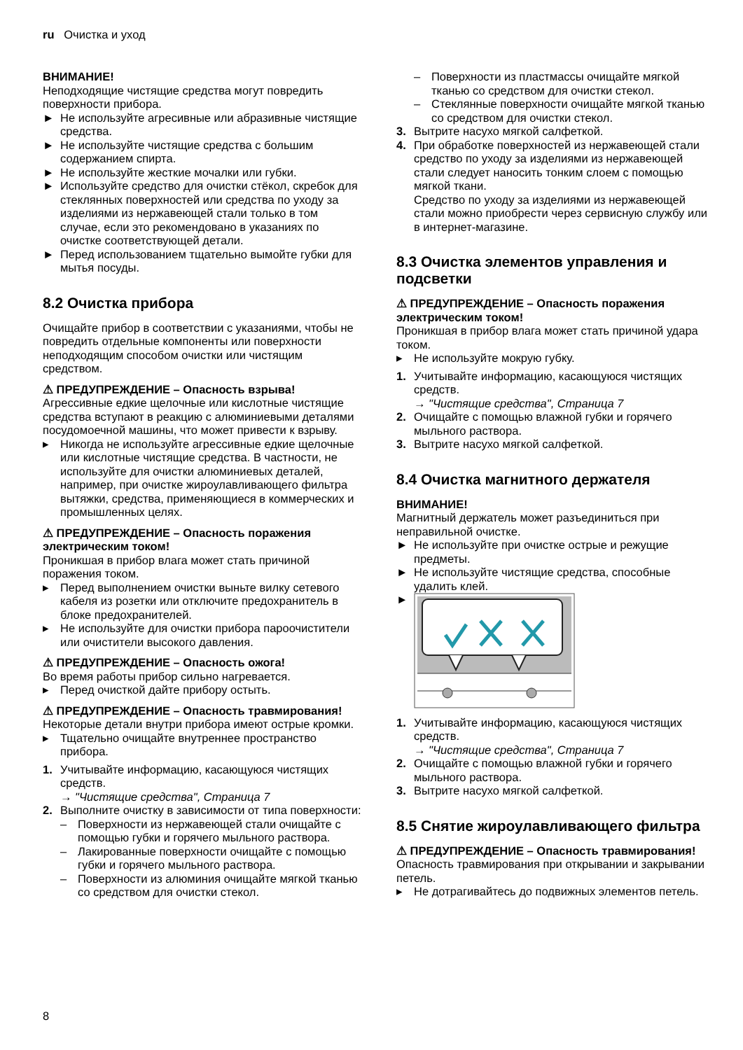ru Очистка и уход
ВНИМАНИЕ!
Неподходящие чистящие средства могут повредить поверхности прибора.
► Не используйте агресивные или абразивные чистящие средства.
► Не используйте чистящие средства с большим содержанием спирта.
► Не используйте жесткие мочалки или губки.
► Используйте средство для очистки стёкол, скребок для стеклянных поверхностей или средства по уходу за изделиями из нержавеющей стали только в том случае, если это рекомендовано в указаниях по очистке соответствующей детали.
► Перед использованием тщательно вымойте губки для мытья посуды.
8.2 Очистка прибора
Очищайте прибор в соответствии с указаниями, чтобы не повредить отдельные компоненты или поверхности неподходящим способом очистки или чистящим средством.
⚠ ПРЕДУПРЕЖДЕНИЕ – Опасность взрыва!
Агрессивные едкие щелочные или кислотные чистящие средства вступают в реакцию с алюминиевыми деталями посудомоечной машины, что может привести к взрыву.
▸ Никогда не используйте агрессивные едкие щелочные или кислотные чистящие средства. В частности, не используйте для очистки алюминиевых деталей, например, при очистке жироулавливающего фильтра вытяжки, средства, применяющиеся в коммерческих и промышленных целях.
⚠ ПРЕДУПРЕЖДЕНИЕ – Опасность поражения электрическим током!
Проникшая в прибор влага может стать причиной поражения током.
▸ Перед выполнением очистки выньте вилку сетевого кабеля из розетки или отключите предохранитель в блоке предохранителей.
▸ Не используйте для очистки прибора пароочистители или очистители высокого давления.
⚠ ПРЕДУПРЕЖДЕНИЕ – Опасность ожога!
Во время работы прибор сильно нагревается.
▸ Перед очисткой дайте прибору остыть.
⚠ ПРЕДУПРЕЖДЕНИЕ – Опасность травмирования!
Некоторые детали внутри прибора имеют острые кромки.
▸ Тщательно очищайте внутреннее пространство прибора.
1. Учитывайте информацию, касающуюся чистящих средств.
→ "Чистящие средства", Страница 7
2. Выполните очистку в зависимости от типа поверхности:
– Поверхности из нержавеющей стали очищайте с помощью губки и горячего мыльного раствора.
– Лакированные поверхности очищайте с помощью губки и горячего мыльного раствора.
– Поверхности из алюминия очищайте мягкой тканью со средством для очистки стекол.
– Поверхности из пластмассы очищайте мягкой тканью со средством для очистки стекол.
– Стеклянные поверхности очищайте мягкой тканью со средством для очистки стекол.
3. Вытрите насухо мягкой салфеткой.
4. При обработке поверхностей из нержавеющей стали средство по уходу за изделиями из нержавеющей стали следует наносить тонким слоем с помощью мягкой ткани.
Средство по уходу за изделиями из нержавеющей стали можно приобрести через сервисную службу или в интернет-магазине.
8.3 Очистка элементов управления и подсветки
⚠ ПРЕДУПРЕЖДЕНИЕ – Опасность поражения электрическим током!
Проникшая в прибор влага может стать причиной удара током.
▸ Не используйте мокрую губку.
1. Учитывайте информацию, касающуюся чистящих средств.
→ "Чистящие средства", Страница 7
2. Очищайте с помощью влажной губки и горячего мыльного раствора.
3. Вытрите насухо мягкой салфеткой.
8.4 Очистка магнитного держателя
ВНИМАНИЕ!
Магнитный держатель может разъединиться при неправильной очистке.
► Не используйте при очистке острые и режущие предметы.
► Не используйте чистящие средства, способные удалить клей.
►
1. Учитывайте информацию, касающуюся чистящих средств.
→ "Чистящие средства", Страница 7
2. Очищайте с помощью влажной губки и горячего мыльного раствора.
3. Вытрите насухо мягкой салфеткой.
8.5 Снятие жироулавливающего фильтра
⚠ ПРЕДУПРЕЖДЕНИЕ – Опасность травмирования!
Опасность травмирования при открывании и закрывании петель.
▸ Не дотрагивайтесь до подвижных элементов петель.
8